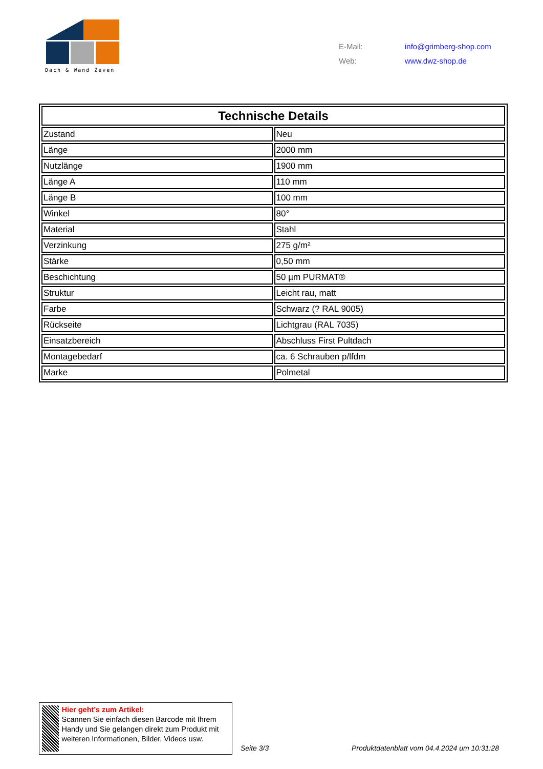Dach & Wand Zeven
| E-Mail: | info@grimberg-shop.com |
| Web: | www.dwz-shop.de |
| Technische Details | |
| --- | --- |
| Zustand | Neu |
| Länge | 2000 mm |
| Nutzlänge | 1900 mm |
| Länge A | 110 mm |
| Länge B | 100 mm |
| Winkel | 80° |
| Material | Stahl |
| Verzinkung | 275 g/m² |
| Stärke | 0,50 mm |
| Beschichtung | 50 µm PURMAT® |
| Struktur | Leicht rau, matt |
| Farbe | Schwarz (? RAL 9005) |
| Rückseite | Lichtgrau (RAL 7035) |
| Einsatzbereich | Abschluss First Pultdach |
| Montagebedarf | ca. 6 Schrauben p/lfdm |
| Marke | Polmetal |
Hier geht’s zum Artikel:
Scannen Sie einfach diesen Barcode mit Ihrem Handy und Sie gelangen direkt zum Produkt mit weiteren Informationen, Bilder, Videos usw.
Seite 3/3
Produktdatenblatt vom 04.4.2024 um 10:31:28